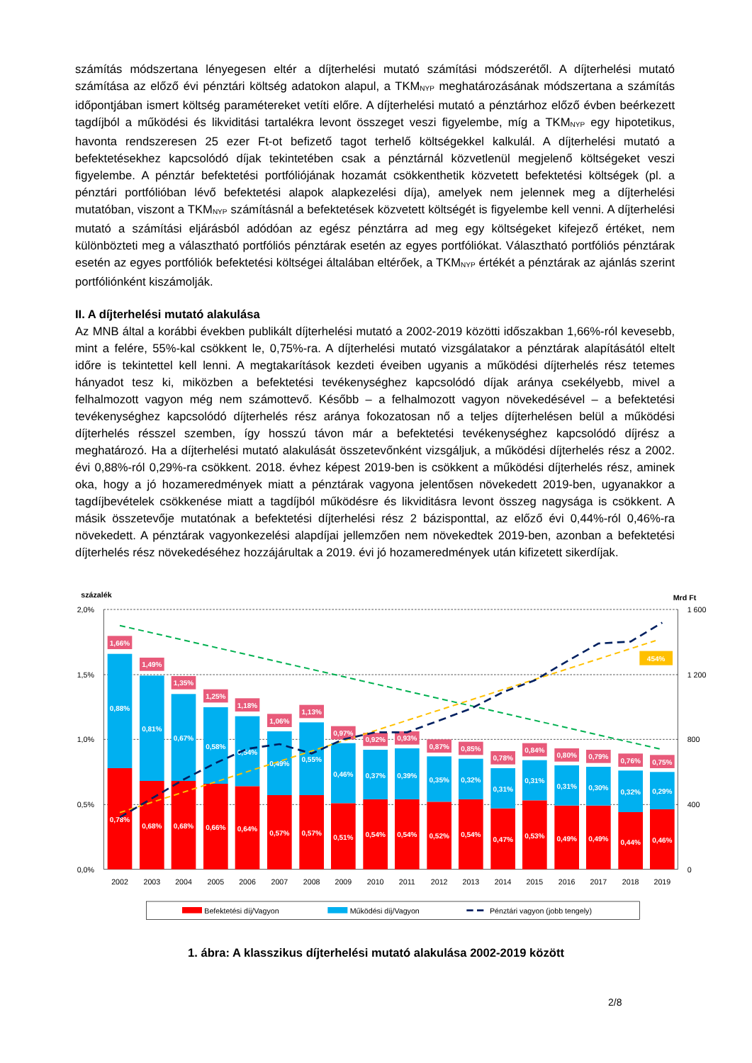számítás módszertana lényegesen eltér a díjterhelési mutató számítási módszerétől. A díjterhelési mutató számítása az előző évi pénztári költség adatokon alapul, a TKM<sub>NYP</sub> meghatározásának módszertana a számítás időpontjában ismert költség paramétereket vetíti előre. A díjterhelési mutató a pénztárhoz előző évben beérkezett tagdíjból a működési és likviditási tartalékra levont összeget veszi figyelembe, míg a TKM<sub>NYP</sub> egy hipotetikus, havonta rendszeresen 25 ezer Ft-ot befizető tagot terhelő költségekkel kalkulál. A díjterhelési mutató a befektetésekhez kapcsolódó díjak tekintetében csak a pénztárnál közvetlenül megjelenő költségeket veszi figyelembe. A pénztár befektetési portfóliójának hozamát csökkenthetik közvetett befektetési költségek (pl. a pénztári portfólióban lévő befektetési alapok alapkezelési díja), amelyek nem jelennek meg a díjterhelési mutatóban, viszont a TKM<sub>NYP</sub> számításnál a befektetések közvetett költségét is figyelembe kell venni. A díjterhelési mutató a számítási eljárásból adódóan az egész pénztárra ad meg egy költségeket kifejező értéket, nem különbözteti meg a választható portfóliós pénztárak esetén az egyes portfóliókat. Választható portfóliós pénztárak esetén az egyes portfóliók befektetési költségei általában eltérőek, a TKM<sub>NYP</sub> értékét a pénztárak az ajánlás szerint portfóliónként kiszámolják.
II. A díjterhelési mutató alakulása
Az MNB által a korábbi években publikált díjterhelési mutató a 2002-2019 közötti időszakban 1,66%-ról kevesebb, mint a felére, 55%-kal csökkent le, 0,75%-ra. A díjterhelési mutató vizsgálatakor a pénztárak alapításától eltelt időre is tekintettel kell lenni. A megtakarítások kezdeti éveiben ugyanis a működési díjterhelés rész tetemes hányadot tesz ki, miközben a befektetési tevékenységhez kapcsolódó díjak aránya csekélyebb, mivel a felhalmozott vagyon még nem számottevő. Később – a felhalmozott vagyon növekedésével – a befektetési tevékenységhez kapcsolódó díjterhelés rész aránya fokozatosan nő a teljes díjterhelésen belül a működési díjterhelés résszel szemben, így hosszú távon már a befektetési tevékenységhez kapcsolódó díjrész a meghatározó. Ha a díjterhelési mutató alakulását összetevőnként vizsgáljuk, a működési díjterhelés rész a 2002. évi 0,88%-ról 0,29%-ra csökkent. 2018. évhez képest 2019-ben is csökkent a működési díjterhelés rész, aminek oka, hogy a jó hozameredmények miatt a pénztárak vagyona jelentősen növekedett 2019-ben, ugyanakkor a tagdíjbevételek csökkenése miatt a tagdíjból működésre és likviditásra levont összeg nagysága is csökkent. A másik összetevője mutatónak a befektetési díjterhelési rész 2 bázisponttal, az előző évi 0,44%-ról 0,46%-ra növekedett. A pénztárak vagyonkezelési alapdíjai jellemzően nem növekedtek 2019-ben, azonban a befektetési díjterhelés rész növekedéséhez hozzájárultak a 2019. évi jó hozameredmények után kifizetett sikerdíjak.
százalék
Mrd Ft
2,0%
1,5%
1,0%
0,5%
0,0%
1 600
1 200
800
400
0
1,66%
0,88%
0,78%
1,49%
0,81%
0,68%
1,35%
0,67%
0,68%
1,25%
0,58%
0,66%
1,18%
0,54%
0,64%
1,06%
0,49%
0,57%
1,13%
0,55%
0,57%
0,97%
0,46%
0,51%
0,92%
0,37%
0,54%
0,93%
0,39%
0,54%
0,87%
0,35%
0,52%
0,85%
0,32%
0,54%
0,78%
0,31%
0,47%
0,84%
0,31%
0,53%
0,80%
0,31%
0,49%
0,79%
0,30%
0,49%
0,76%
0,32%
0,44%
0,75%
0,29%
0,46%
454%
2002
2003
2004
2005
2006
2007
2008
2009
2010
2011
2012
2013
2014
2015
2016
2017
2018
2019
Befektetési díj/Vagyon
Működési díj/Vagyon
Pénztári vagyon (jobb tengely)
1. ábra: A klasszikus díjterhelési mutató alakulása 2002-2019 között
2/8